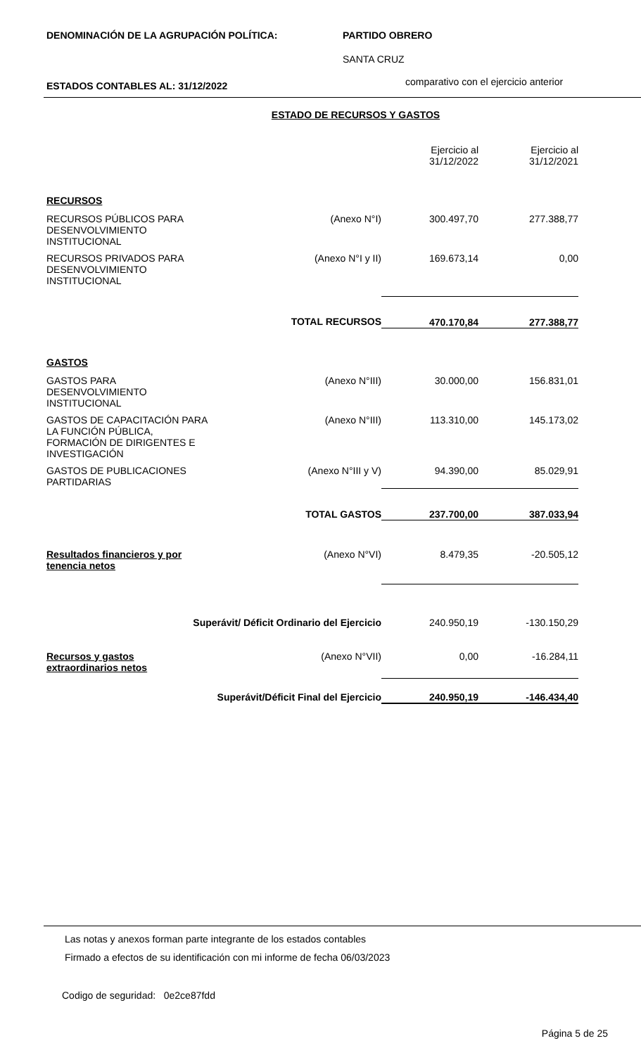DENOMINACIÓN DE LA AGRUPACIÓN POLÍTICA: PARTIDO OBRERO
SANTA CRUZ
ESTADOS CONTABLES AL: 31/12/2022
comparativo con el ejercicio anterior
ESTADO DE RECURSOS Y GASTOS
| | | Ejercicio al 31/12/2022 | Ejercicio al 31/12/2021 |
| --- | --- | --- | --- |
| RECURSOS | | | |
| RECURSOS PÚBLICOS PARA DESENVOLVIMIENTO INSTITUCIONAL | (Anexo N°I) | 300.497,70 | 277.388,77 |
| RECURSOS PRIVADOS PARA DESENVOLVIMIENTO INSTITUCIONAL | (Anexo N°I y II) | 169.673,14 | 0,00 |
| | TOTAL RECURSOS | 470.170,84 | 277.388,77 |
| GASTOS | | | |
| GASTOS PARA DESENVOLVIMIENTO INSTITUCIONAL | (Anexo N°III) | 30.000,00 | 156.831,01 |
| GASTOS DE CAPACITACIÓN PARA LA FUNCIÓN PÚBLICA, FORMACIÓN DE DIRIGENTES E INVESTIGACIÓN | (Anexo N°III) | 113.310,00 | 145.173,02 |
| GASTOS DE PUBLICACIONES PARTIDARIAS | (Anexo N°III y V) | 94.390,00 | 85.029,91 |
| | TOTAL GASTOS | 237.700,00 | 387.033,94 |
| Resultados financieros y por tenencia netos | (Anexo N°VI) | 8.479,35 | -20.505,12 |
| Superávit/ Déficit Ordinario del Ejercicio | | 240.950,19 | -130.150,29 |
| Recursos y gastos extraordinarios netos | (Anexo N°VII) | 0,00 | -16.284,11 |
| Superávit/Déficit Final del Ejercicio | | 240.950,19 | -146.434,40 |
Las notas y anexos forman parte integrante de los estados contables
Firmado a efectos de su identificación con mi informe de fecha 06/03/2023
Codigo de seguridad: 0e2ce87fdd
Página 5 de 25